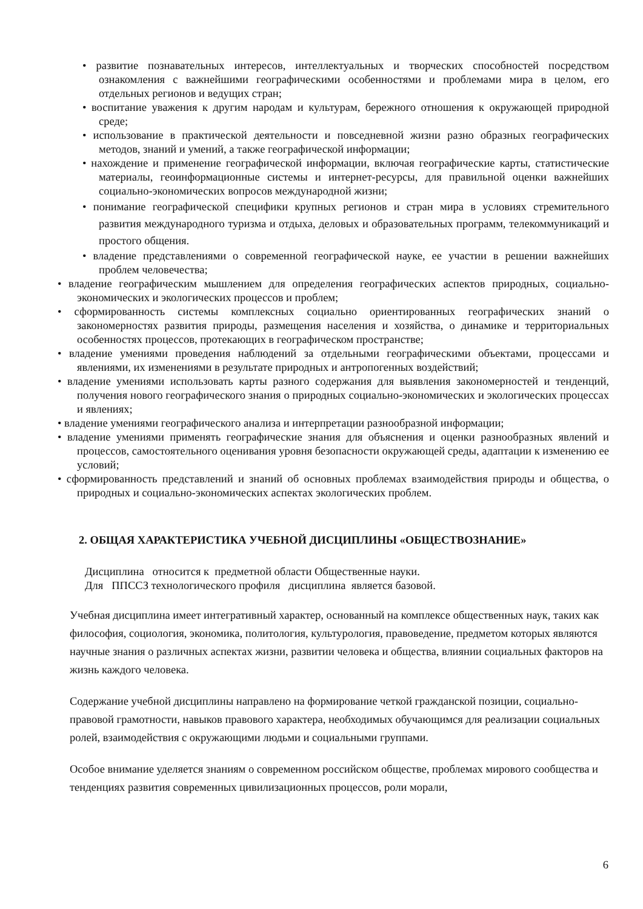• развитие познавательных интересов, интеллектуальных и творческих способностей посредством ознакомления с важнейшими географическими особенностями и проблемами мира в целом, его отдельных регионов и ведущих стран;
• воспитание уважения к другим народам и культурам, бережного отношения к окружающей природной среде;
• использование в практической деятельности и повседневной жизни разно образных географических методов, знаний и умений, а также географической информации;
• нахождение и применение географической информации, включая географические карты, статистические материалы, геоинформационные системы и интернет-ресурсы, для правильной оценки важнейших социально-экономических вопросов международной жизни;
• понимание географической специфики крупных регионов и стран мира в условиях стремительного развития международного туризма и отдыха, деловых и образовательных программ, телекоммуникаций и простого общения.
• владение представлениями о современной географической науке, ее участии в решении важнейших проблем человечества;
• владение географическим мышлением для определения географических аспектов природных, социально-экономических и экологических процессов и проблем;
• сформированность системы комплексных социально ориентированных географических знаний о закономерностях развития природы, размещения населения и хозяйства, о динамике и территориальных особенностях процессов, протекающих в географическом пространстве;
• владение умениями проведения наблюдений за отдельными географическими объектами, процессами и явлениями, их изменениями в результате природных и антропогенных воздействий;
• владение умениями использовать карты разного содержания для выявления закономерностей и тенденций, получения нового географического знания о природных социально-экономических и экологических процессах и явлениях;
• владение умениями географического анализа и интерпретации разнообразной информации;
• владение умениями применять географические знания для объяснения и оценки разнообразных явлений и процессов, самостоятельного оценивания уровня безопасности окружающей среды, адаптации к изменению ее условий;
• сформированность представлений и знаний об основных проблемах взаимодействия природы и общества, о природных и социально-экономических аспектах экологических проблем.
2. ОБЩАЯ ХАРАКТЕРИСТИКА УЧЕБНОЙ ДИСЦИПЛИНЫ «ОБЩЕСТВОЗНАНИЕ»
Дисциплина относится к предметной области Общественные науки.
Для ППССЗ технологического профиля дисциплина является базовой.
Учебная дисциплина имеет интегративный характер, основанный на комплексе общественных наук, таких как философия, социология, экономика, политология, культурология, правоведение, предметом которых являются научные знания о различных аспектах жизни, развитии человека и общества, влиянии социальных факторов на жизнь каждого человека.
Содержание учебной дисциплины направлено на формирование четкой гражданской позиции, социально-правовой грамотности, навыков правового характера, необходимых обучающимся для реализации социальных ролей, взаимодействия с окружающими людьми и социальными группами.
Особое внимание уделяется знаниям о современном российском обществе, проблемах мирового сообщества и тенденциях развития современных цивилизационных процессов, роли морали,
6